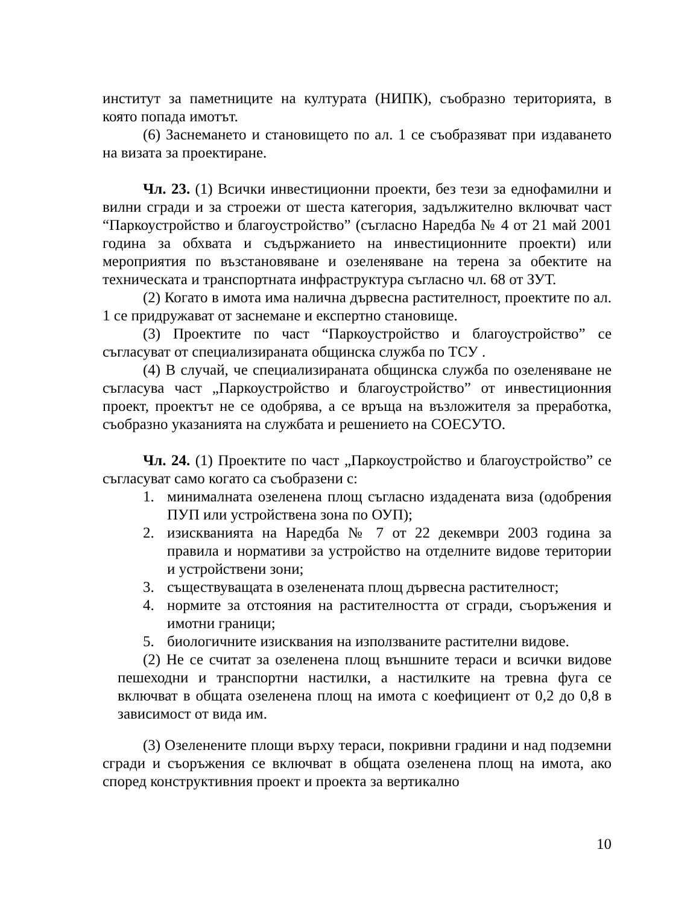институт за паметниците на културата (НИПК), съобразно територията, в която попада имотът.
(6) Заснемането и становището по ал. 1 се съобразяват при издаването на визата за проектиране.
Чл. 23. (1) Всички инвестиционни проекти, без тези за еднофамилни и вилни сгради и за строежи от шеста категория, задължително включват част “Паркоустройство и благоустройство” (съгласно Наредба № 4 от 21 май 2001 година за обхвата и съдържанието на инвестиционните проекти) или мероприятия по възстановяване и озеленяване на терена за обектите на техническата и транспортната инфраструктура съгласно чл. 68 от ЗУТ.
(2) Когато в имота има налична дървесна растителност, проектите по ал. 1 се придружават от заснемане и експертно становище.
(3) Проектите по част “Паркоустройство и благоустройство” се съгласуват от специализираната общинска служба по ТСУ .
(4) В случай, че специализираната общинска служба по озеленяване не съгласува част „Паркоустройство и благоустройство” от инвестиционния проект, проектът не се одобрява, а се връща на възложителя за преработка, съобразно указанията на службата и решението на СОЕСУТО.
Чл. 24. (1) Проектите по част „Паркоустройство и благоустройство” се съгласуват само когато са съобразени с:
1. минималната озеленена площ съгласно издадената виза (одобрения ПУП или устройствена зона по ОУП);
2. изискванията на Наредба № 7 от 22 декември 2003 година за правила и нормативи за устройство на отделните видове територии и устройствени зони;
3. съществуващата в озеленената площ дървесна растителност;
4. нормите за отстояния на растителността от сгради, съоръжения и имотни граници;
5. биологичните изисквания на използваните растителни видове.
(2) Не се считат за озеленена площ външните тераси и всички видове пешеходни и транспортни настилки, а настилките на тревна фуга се включват в общата озеленена площ на имота с коефициент от 0,2 до 0,8 в зависимост от вида им.
(3) Озеленените площи върху тераси, покривни градини и над подземни сгради и съоръжения се включват в общата озеленена площ на имота, ако според конструктивния проект и проекта за вертикално
10